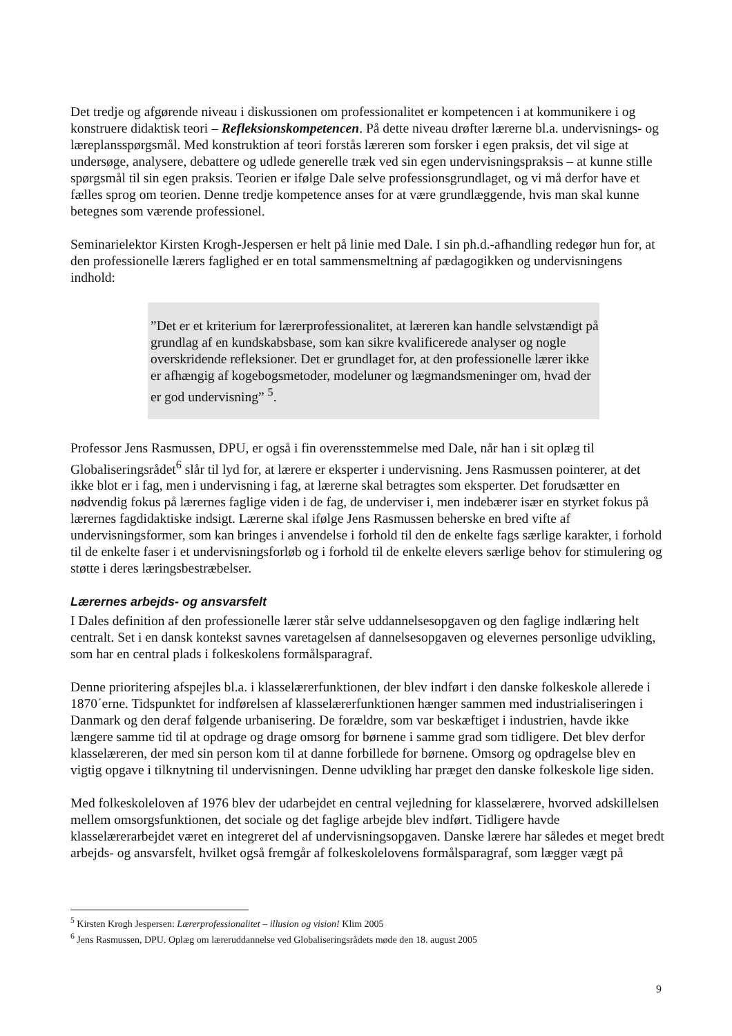Det tredje og afgørende niveau i diskussionen om professionalitet er kompetencen i at kommunikere i og konstruere didaktisk teori – Refleksionskompetencen. På dette niveau drøfter lærerne bl.a. undervisnings- og læreplansspørgsmål. Med konstruktion af teori forstås læreren som forsker i egen praksis, det vil sige at undersøge, analysere, debattere og udlede generelle træk ved sin egen undervisningspraksis – at kunne stille spørgsmål til sin egen praksis. Teorien er ifølge Dale selve professionsgrundlaget, og vi må derfor have et fælles sprog om teorien. Denne tredje kompetence anses for at være grundlæggende, hvis man skal kunne betegnes som værende professionel.
Seminarielektor Kirsten Krogh-Jespersen er helt på linie med Dale. I sin ph.d.-afhandling redegør hun for, at den professionelle lærers faglighed er en total sammensmeltning af pædagogikken og undervisningens indhold:
”Det er et kriterium for lærerprofessionalitet, at læreren kan handle selvstændigt på grundlag af en kundskabsbase, som kan sikre kvalificerede analyser og nogle overskridende refleksioner. Det er grundlaget for, at den professionelle lærer ikke er afhængig af kogebogsmetoder, modeluner og lægmandsmeninger om, hvad der er god undervisning” <sup>5</sup>.
Professor Jens Rasmussen, DPU, er også i fin overensstemmelse med Dale, når han i sit oplæg til Globaliseringsrådet<sup>6</sup> slår til lyd for, at lærere er eksperter i undervisning. Jens Rasmussen pointerer, at det ikke blot er i fag, men i undervisning i fag, at lærerne skal betragtes som eksperter. Det forudsætter en nødvendig fokus på lærernes faglige viden i de fag, de underviser i, men indebærer især en styrket fokus på lærernes fagdidaktiske indsigt. Lærerne skal ifølge Jens Rasmussen beherske en bred vifte af undervisningsformer, som kan bringes i anvendelse i forhold til den de enkelte fags særlige karakter, i forhold til de enkelte faser i et undervisningsforløb og i forhold til de enkelte elevers særlige behov for stimulering og støtte i deres læringsbestræbelser.
Lærernes arbejds- og ansvarsfelt
I Dales definition af den professionelle lærer står selve uddannelsesopgaven og den faglige indlæring helt centralt. Set i en dansk kontekst savnes varetagelsen af dannelsesopgaven og elevernes personlige udvikling, som har en central plads i folkeskolens formålsparagraf.
Denne prioritering afspejles bl.a. i klasselærerfunktionen, der blev indført i den danske folkeskole allerede i 1870´erne. Tidspunktet for indførelsen af klasselærerfunktionen hænger sammen med industrialiseringen i Danmark og den deraf følgende urbanisering. De forældre, som var beskæftiget i industrien, havde ikke længere samme tid til at opdrage og drage omsorg for børnene i samme grad som tidligere. Det blev derfor klasselæreren, der med sin person kom til at danne forbillede for børnene. Omsorg og opdragelse blev en vigtig opgave i tilknytning til undervisningen. Denne udvikling har præget den danske folkeskole lige siden.
Med folkeskoleloven af 1976 blev der udarbejdet en central vejledning for klasselærere, hvorved adskillelsen mellem omsorgsfunktionen, det sociale og det faglige arbejde blev indført. Tidligere havde klasselærerarbejdet været en integreret del af undervisningsopgaven. Danske lærere har således et meget bredt arbejds- og ansvarsfelt, hvilket også fremgår af folkeskolelovens formålsparagraf, som lægger vægt på
<sup>5</sup> Kirsten Krogh Jespersen: Lærerprofessionalitet – illusion og vision! Klim 2005
<sup>6</sup> Jens Rasmussen, DPU. Oplæg om læreruddannelse ved Globaliseringsrådets møde den 18. august 2005
9